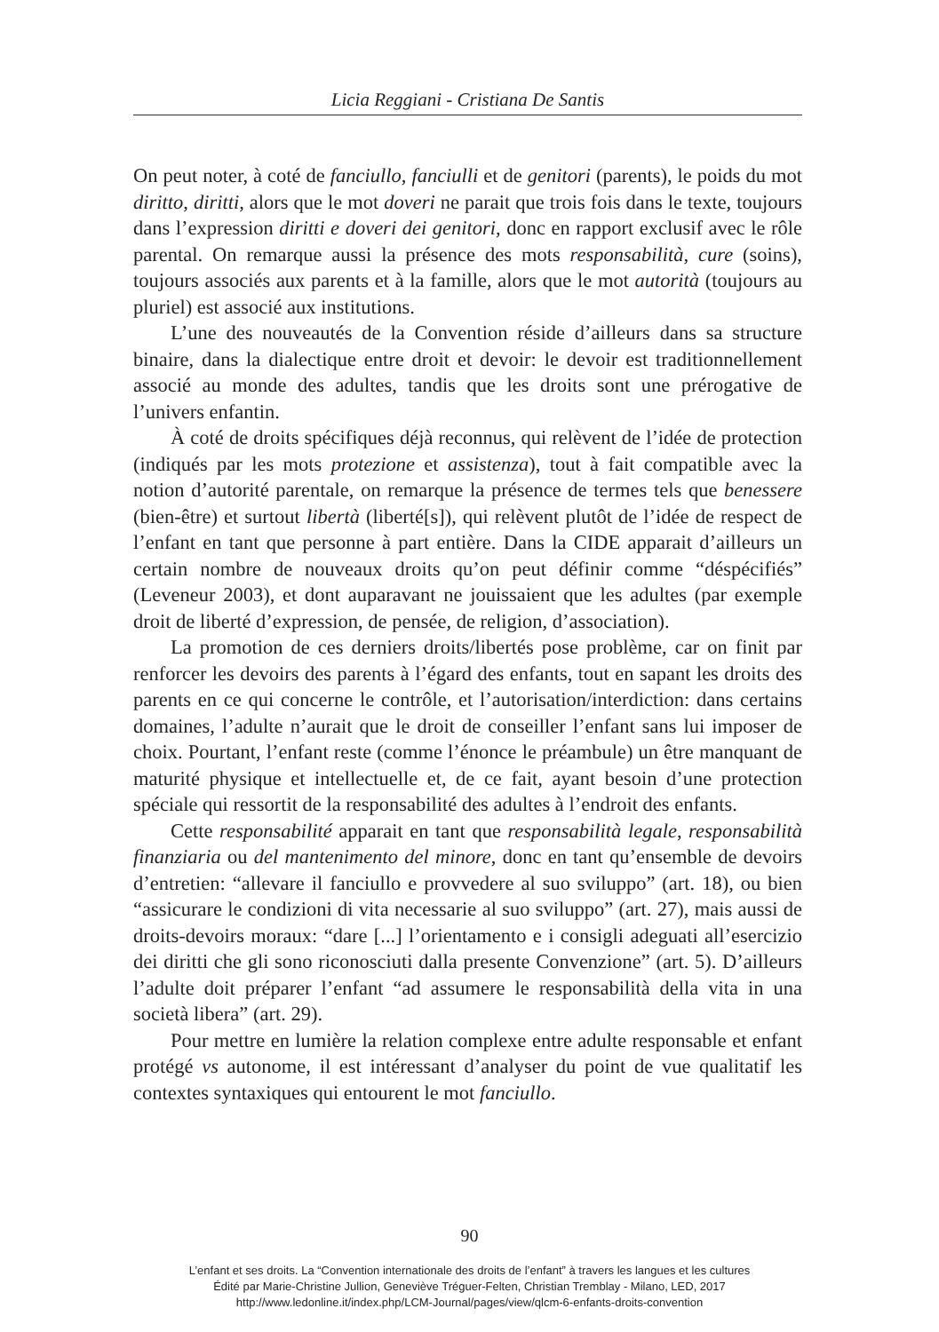Licia Reggiani - Cristiana De Santis
On peut noter, à coté de fanciullo, fanciulli et de genitori (parents), le poids du mot diritto, diritti, alors que le mot doveri ne parait que trois fois dans le texte, toujours dans l’expression diritti e doveri dei genitori, donc en rapport exclusif avec le rôle parental. On remarque aussi la présence des mots responsabilità, cure (soins), toujours associés aux parents et à la famille, alors que le mot autorità (toujours au pluriel) est associé aux institutions.
L’une des nouveautés de la Convention réside d’ailleurs dans sa structure binaire, dans la dialectique entre droit et devoir: le devoir est traditionnellement associé au monde des adultes, tandis que les droits sont une prérogative de l’univers enfantin.
À coté de droits spécifiques déjà reconnus, qui relèvent de l’idée de protection (indiqués par les mots protezione et assistenza), tout à fait compatible avec la notion d’autorité parentale, on remarque la présence de termes tels que benessere (bien-être) et surtout libertà (liberté[s]), qui relèvent plutôt de l’idée de respect de l’enfant en tant que personne à part entière. Dans la CIDE apparait d’ailleurs un certain nombre de nouveaux droits qu’on peut définir comme “déspécifiés” (Leveneur 2003), et dont auparavant ne jouissaient que les adultes (par exemple droit de liberté d’expression, de pensée, de religion, d’association).
La promotion de ces derniers droits/libertés pose problème, car on finit par renforcer les devoirs des parents à l’égard des enfants, tout en sapant les droits des parents en ce qui concerne le contrôle, et l’autorisation/interdiction: dans certains domaines, l’adulte n’aurait que le droit de conseiller l’enfant sans lui imposer de choix. Pourtant, l’enfant reste (comme l’énonce le préambule) un être manquant de maturité physique et intellectuelle et, de ce fait, ayant besoin d’une protection spéciale qui ressortit de la responsabilité des adultes à l’endroit des enfants.
Cette responsabilité apparait en tant que responsabilità legale, responsabilità finanziaria ou del mantenimento del minore, donc en tant qu’ensemble de devoirs d’entretien: “allevare il fanciullo e provvedere al suo sviluppo” (art. 18), ou bien “assicurare le condizioni di vita necessarie al suo sviluppo” (art. 27), mais aussi de droits-devoirs moraux: “dare [...] l’orientamento e i consigli adeguati all’esercizio dei diritti che gli sono riconosciuti dalla presente Convenzione” (art. 5). D’ailleurs l’adulte doit préparer l’enfant “ad assumere le responsabilità della vita in una società libera” (art. 29).
Pour mettre en lumière la relation complexe entre adulte responsable et enfant protégé vs autonome, il est intéressant d’analyser du point de vue qualitatif les contextes syntaxiques qui entourent le mot fanciullo.
90
L’enfant et ses droits. La “Convention internationale des droits de l’enfant” à travers les langues et les cultures
Édité par Marie-Christine Jullion, Geneviève Tréguer-Felten, Christian Tremblay - Milano, LED, 2017
http://www.ledonline.it/index.php/LCM-Journal/pages/view/qlcm-6-enfants-droits-convention